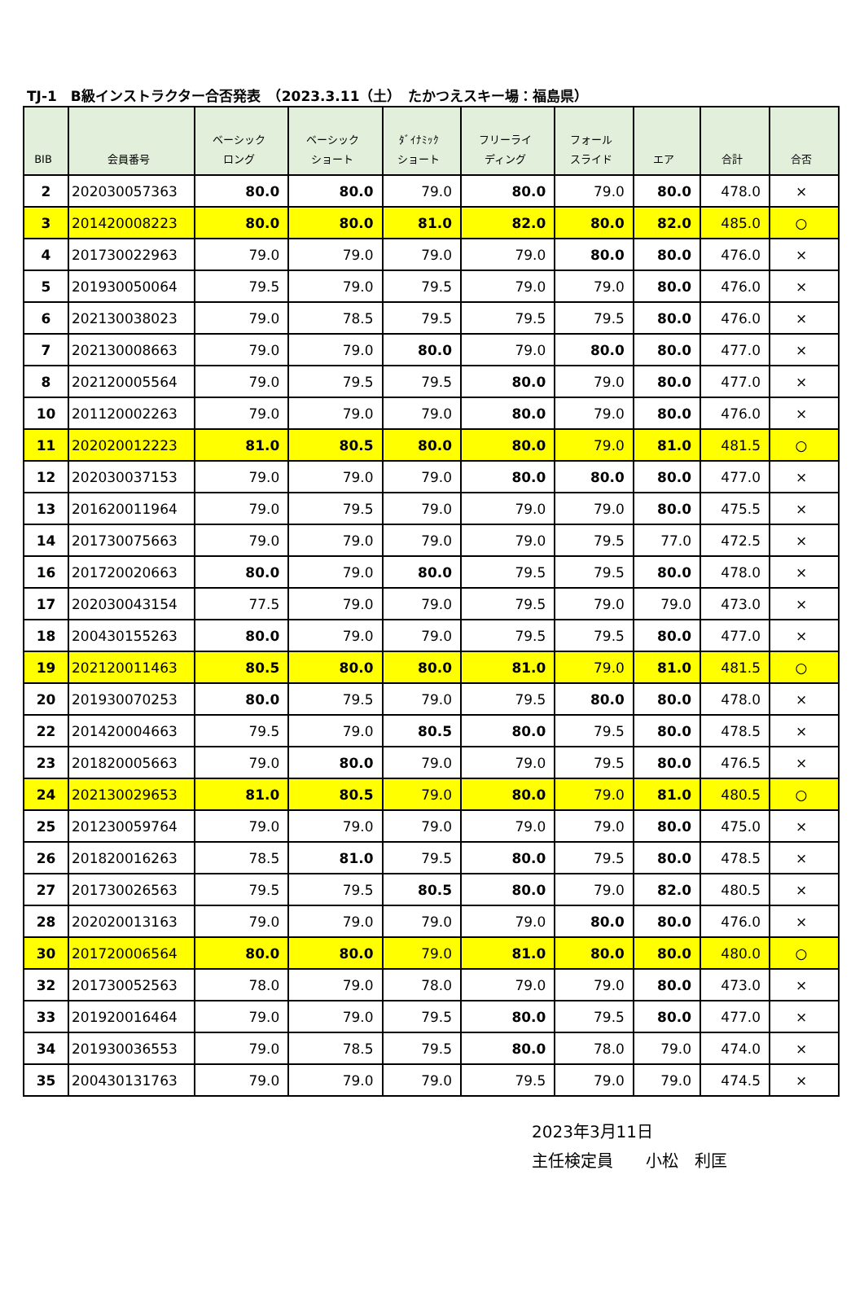TJ-1　B級インストラクター合否発表　（2023.3.11（土）　たかつえスキー場：福島県）
| BIB | 会員番号 | ベーシック ロング | ベーシック ショート | ﾀﾞｲﾅﾐｯｸ ショート | フリーライ ディング | フォール スライド | エア | 合計 | 合否 |
| --- | --- | --- | --- | --- | --- | --- | --- | --- | --- |
| 2 | 202030057363 | 80.0 | 80.0 | 79.0 | 80.0 | 79.0 | 80.0 | 478.0 | × |
| 3 | 201420008223 | 80.0 | 80.0 | 81.0 | 82.0 | 80.0 | 82.0 | 485.0 | ○ |
| 4 | 201730022963 | 79.0 | 79.0 | 79.0 | 79.0 | 80.0 | 80.0 | 476.0 | × |
| 5 | 201930050064 | 79.5 | 79.0 | 79.5 | 79.0 | 79.0 | 80.0 | 476.0 | × |
| 6 | 202130038023 | 79.0 | 78.5 | 79.5 | 79.5 | 79.5 | 80.0 | 476.0 | × |
| 7 | 202130008663 | 79.0 | 79.0 | 80.0 | 79.0 | 80.0 | 80.0 | 477.0 | × |
| 8 | 202120005564 | 79.0 | 79.5 | 79.5 | 80.0 | 79.0 | 80.0 | 477.0 | × |
| 10 | 201120002263 | 79.0 | 79.0 | 79.0 | 80.0 | 79.0 | 80.0 | 476.0 | × |
| 11 | 202020012223 | 81.0 | 80.5 | 80.0 | 80.0 | 79.0 | 81.0 | 481.5 | ○ |
| 12 | 202030037153 | 79.0 | 79.0 | 79.0 | 80.0 | 80.0 | 80.0 | 477.0 | × |
| 13 | 201620011964 | 79.0 | 79.5 | 79.0 | 79.0 | 79.0 | 80.0 | 475.5 | × |
| 14 | 201730075663 | 79.0 | 79.0 | 79.0 | 79.0 | 79.5 | 77.0 | 472.5 | × |
| 16 | 201720020663 | 80.0 | 79.0 | 80.0 | 79.5 | 79.5 | 80.0 | 478.0 | × |
| 17 | 202030043154 | 77.5 | 79.0 | 79.0 | 79.5 | 79.0 | 79.0 | 473.0 | × |
| 18 | 200430155263 | 80.0 | 79.0 | 79.0 | 79.5 | 79.5 | 80.0 | 477.0 | × |
| 19 | 202120011463 | 80.5 | 80.0 | 80.0 | 81.0 | 79.0 | 81.0 | 481.5 | ○ |
| 20 | 201930070253 | 80.0 | 79.5 | 79.0 | 79.5 | 80.0 | 80.0 | 478.0 | × |
| 22 | 201420004663 | 79.5 | 79.0 | 80.5 | 80.0 | 79.5 | 80.0 | 478.5 | × |
| 23 | 201820005663 | 79.0 | 80.0 | 79.0 | 79.0 | 79.5 | 80.0 | 476.5 | × |
| 24 | 202130029653 | 81.0 | 80.5 | 79.0 | 80.0 | 79.0 | 81.0 | 480.5 | ○ |
| 25 | 201230059764 | 79.0 | 79.0 | 79.0 | 79.0 | 79.0 | 80.0 | 475.0 | × |
| 26 | 201820016263 | 78.5 | 81.0 | 79.5 | 80.0 | 79.5 | 80.0 | 478.5 | × |
| 27 | 201730026563 | 79.5 | 79.5 | 80.5 | 80.0 | 79.0 | 82.0 | 480.5 | × |
| 28 | 202020013163 | 79.0 | 79.0 | 79.0 | 79.0 | 80.0 | 80.0 | 476.0 | × |
| 30 | 201720006564 | 80.0 | 80.0 | 79.0 | 81.0 | 80.0 | 80.0 | 480.0 | ○ |
| 32 | 201730052563 | 78.0 | 79.0 | 78.0 | 79.0 | 79.0 | 80.0 | 473.0 | × |
| 33 | 201920016464 | 79.0 | 79.0 | 79.5 | 80.0 | 79.5 | 80.0 | 477.0 | × |
| 34 | 201930036553 | 79.0 | 78.5 | 79.5 | 80.0 | 78.0 | 79.0 | 474.0 | × |
| 35 | 200430131763 | 79.0 | 79.0 | 79.0 | 79.5 | 79.0 | 79.0 | 474.5 | × |
2023年3月11日
主任検定員　　小松　利匡